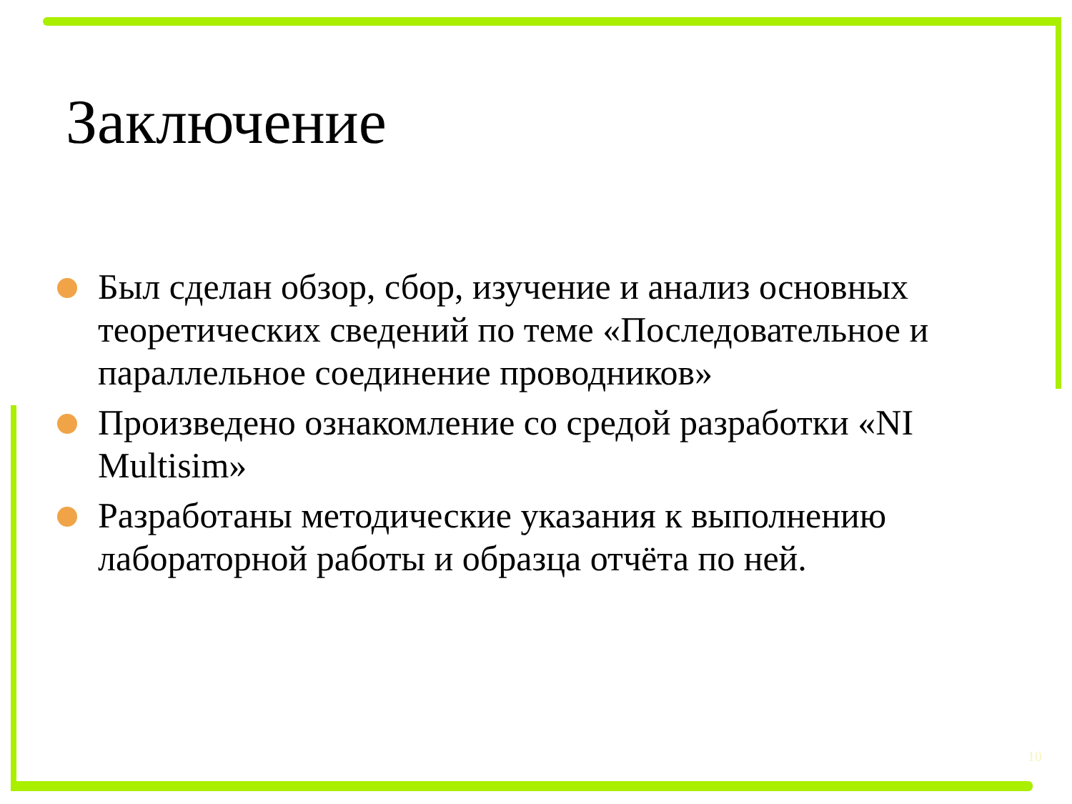Заключение
Был сделан обзор, сбор, изучение и анализ основных теоретических сведений по теме «Последовательное и параллельное соединение проводников»
Произведено ознакомление со средой разработки «NI Multisim»
Разработаны методические указания к выполнению лабораторной работы и образца отчёта по ней.
10